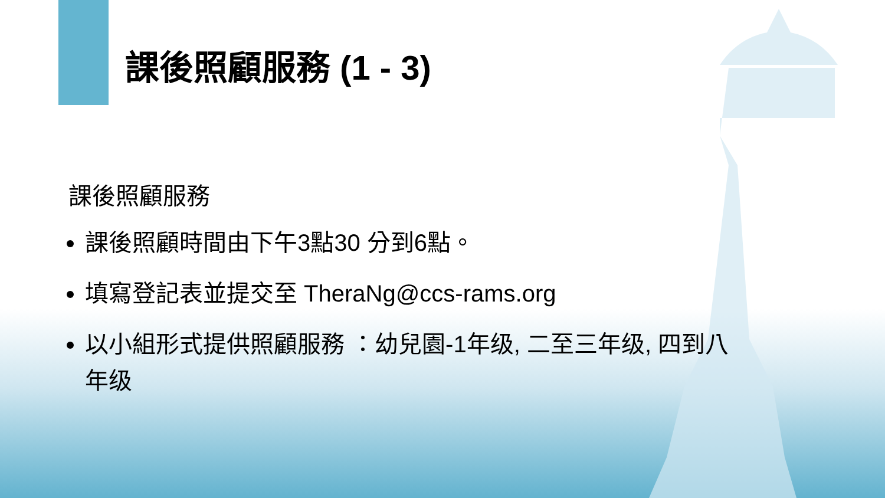課後照顧服務 (1 - 3)
課後照顧服務
課後照顧時間由下午3點30 分到6點。
填寫登記表並提交至 TheraNg@ccs-rams.org
以小組形式提供照顧服務 ：幼兒園-1年级, 二至三年级, 四到八年级